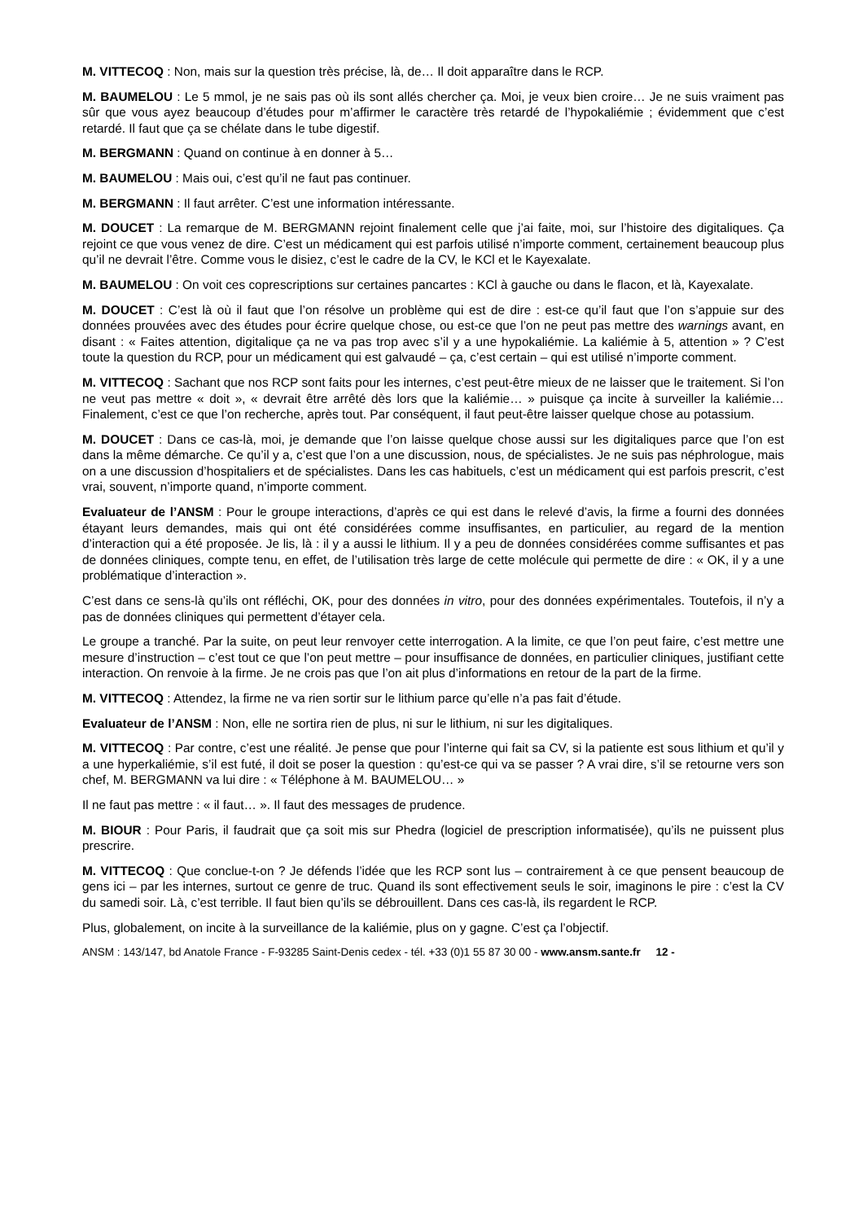M. VITTECOQ : Non, mais sur la question très précise, là, de… Il doit apparaître dans le RCP.
M. BAUMELOU : Le 5 mmol, je ne sais pas où ils sont allés chercher ça. Moi, je veux bien croire… Je ne suis vraiment pas sûr que vous ayez beaucoup d’études pour m’affirmer le caractère très retardé de l’hypokaliémie ; évidemment que c’est retardé. Il faut que ça se chélate dans le tube digestif.
M. BERGMANN : Quand on continue à en donner à 5…
M. BAUMELOU : Mais oui, c’est qu’il ne faut pas continuer.
M. BERGMANN : Il faut arrêter. C’est une information intéressante.
M. DOUCET : La remarque de M. BERGMANN rejoint finalement celle que j’ai faite, moi, sur l’histoire des digitaliques. Ça rejoint ce que vous venez de dire. C’est un médicament qui est parfois utilisé n’importe comment, certainement beaucoup plus qu’il ne devrait l’être. Comme vous le disiez, c’est le cadre de la CV, le KCl et le Kayexalate.
M. BAUMELOU : On voit ces coprescriptions sur certaines pancartes : KCl à gauche ou dans le flacon, et là, Kayexalate.
M. DOUCET : C’est là où il faut que l’on résolve un problème qui est de dire : est-ce qu’il faut que l’on s’appuie sur des données prouvées avec des études pour écrire quelque chose, ou est-ce que l’on ne peut pas mettre des warnings avant, en disant : « Faites attention, digitalique ça ne va pas trop avec s’il y a une hypokaliémie. La kaliémie à 5, attention » ? C’est toute la question du RCP, pour un médicament qui est galvaudé – ça, c’est certain – qui est utilisé n’importe comment.
M. VITTECOQ : Sachant que nos RCP sont faits pour les internes, c’est peut-être mieux de ne laisser que le traitement. Si l’on ne veut pas mettre « doit », « devrait être arrêté dès lors que la kaliémie… » puisque ça incite à surveiller la kaliémie… Finalement, c’est ce que l’on recherche, après tout. Par conséquent, il faut peut-être laisser quelque chose au potassium.
M. DOUCET : Dans ce cas-là, moi, je demande que l’on laisse quelque chose aussi sur les digitaliques parce que l’on est dans la même démarche. Ce qu’il y a, c’est que l’on a une discussion, nous, de spécialistes. Je ne suis pas néphrologue, mais on a une discussion d’hospitaliers et de spécialistes. Dans les cas habituels, c’est un médicament qui est parfois prescrit, c’est vrai, souvent, n’importe quand, n’importe comment.
Evaluateur de l’ANSM : Pour le groupe interactions, d’après ce qui est dans le relevé d’avis, la firme a fourni des données étayant leurs demandes, mais qui ont été considérées comme insuffisantes, en particulier, au regard de la mention d’interaction qui a été proposée. Je lis, là : il y a aussi le lithium. Il y a peu de données considérées comme suffisantes et pas de données cliniques, compte tenu, en effet, de l’utilisation très large de cette molécule qui permette de dire : « OK, il y a une problématique d’interaction ».
C’est dans ce sens-là qu’ils ont réfléchi, OK, pour des données in vitro, pour des données expérimentales. Toutefois, il n’y a pas de données cliniques qui permettent d’étayer cela.
Le groupe a tranché. Par la suite, on peut leur renvoyer cette interrogation. A la limite, ce que l’on peut faire, c’est mettre une mesure d’instruction – c’est tout ce que l’on peut mettre – pour insuffisance de données, en particulier cliniques, justifiant cette interaction. On renvoie à la firme. Je ne crois pas que l’on ait plus d’informations en retour de la part de la firme.
M. VITTECOQ : Attendez, la firme ne va rien sortir sur le lithium parce qu’elle n’a pas fait d’étude.
Evaluateur de l’ANSM : Non, elle ne sortira rien de plus, ni sur le lithium, ni sur les digitaliques.
M. VITTECOQ : Par contre, c’est une réalité. Je pense que pour l’interne qui fait sa CV, si la patiente est sous lithium et qu’il y a une hyperkaliémie, s’il est futé, il doit se poser la question : qu’est-ce qui va se passer ? A vrai dire, s’il se retourne vers son chef, M. BERGMANN va lui dire : « Téléphone à M. BAUMELOU… »
Il ne faut pas mettre : « il faut… ». Il faut des messages de prudence.
M. BIOUR : Pour Paris, il faudrait que ça soit mis sur Phedra (logiciel de prescription informatisée), qu’ils ne puissent plus prescrire.
M. VITTECOQ : Que conclue-t-on ? Je défends l’idée que les RCP sont lus – contrairement à ce que pensent beaucoup de gens ici – par les internes, surtout ce genre de truc. Quand ils sont effectivement seuls le soir, imaginons le pire : c’est la CV du samedi soir. Là, c’est terrible. Il faut bien qu’ils se débrouillent. Dans ces cas-là, ils regardent le RCP.
Plus, globalement, on incite à la surveillance de la kaliémie, plus on y gagne. C’est ça l’objectif.
ANSM : 143/147, bd Anatole France - F-93285 Saint-Denis cedex - tél. +33 (0)1 55 87 30 00 - www.ansm.sante.fr 12 -